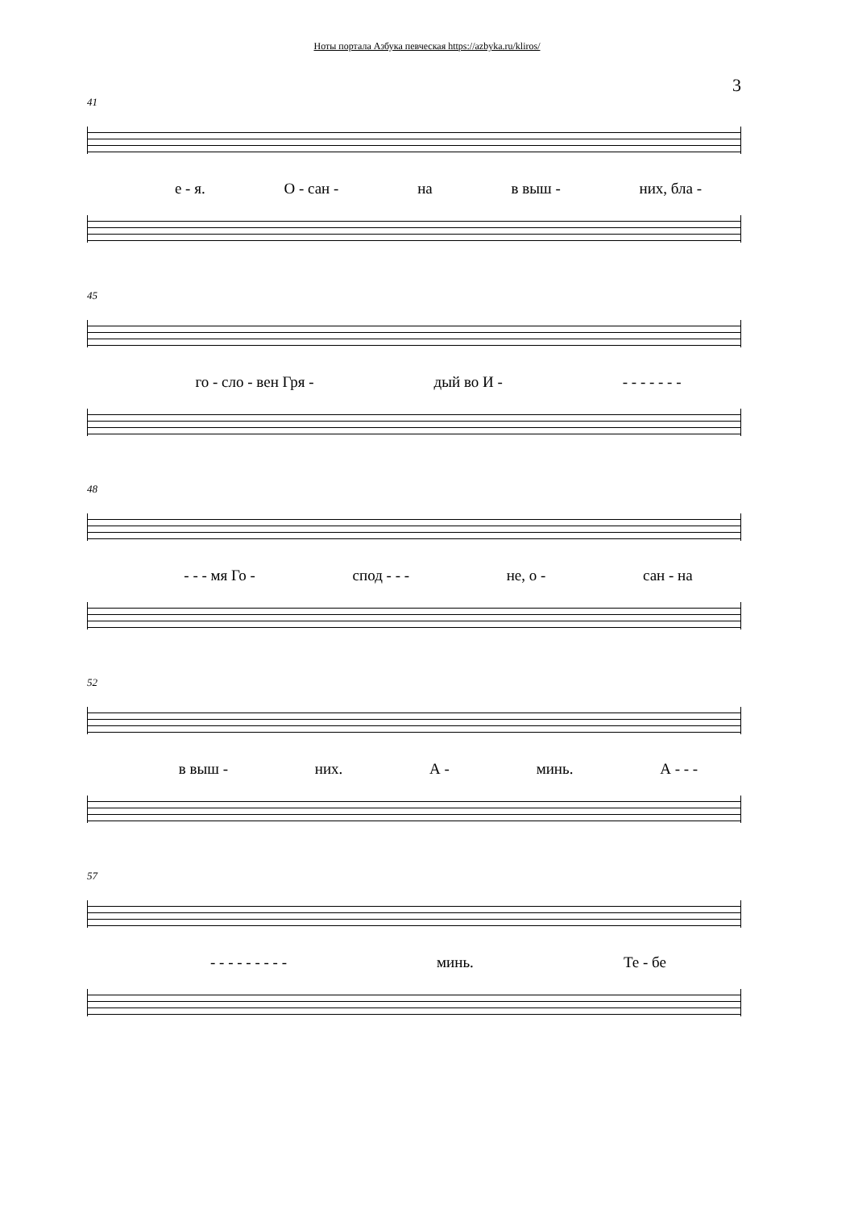Ноты портала Азбука певческая https://azbyka.ru/kliros/
3
41
е - я. О - сан - на в выш - них, бла -
45
го - сло - вен Гря - дый во И - - - - - - - -
48
- - - мя Го - спод - - - не, о - сан - на
52
в выш - них. А - минь. А - - -
57
- - - - - - - - - минь. Те - бе